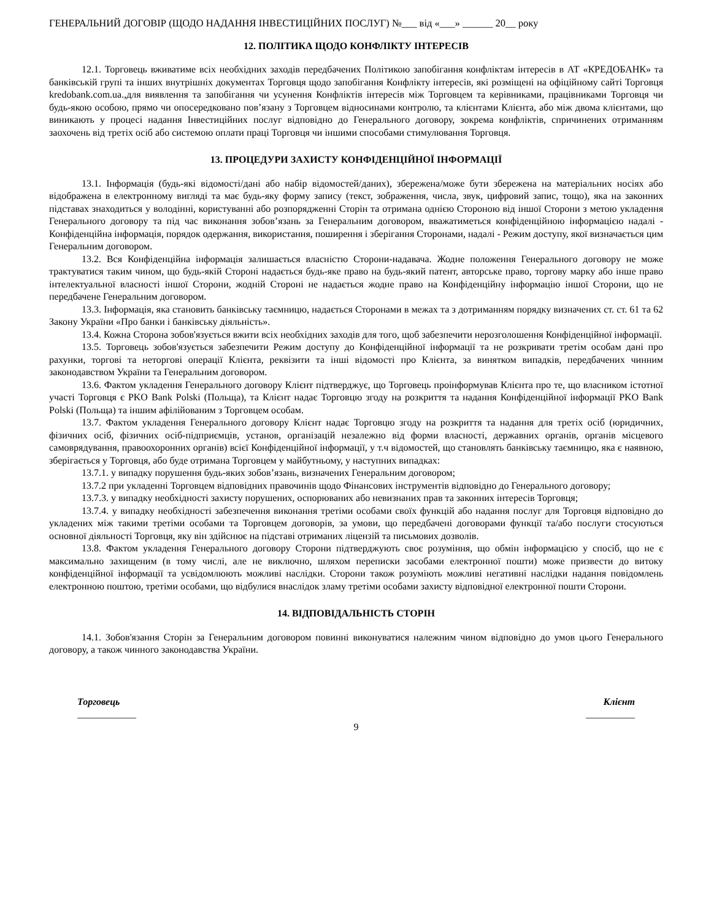ГЕНЕРАЛЬНИЙ ДОГОВІР (ЩОДО НАДАННЯ ІНВЕСТИЦІЙНИХ ПОСЛУГ) №___ від «___» ______ 20__ року
12. ПОЛІТИКА ЩОДО КОНФЛІКТУ ІНТЕРЕСІВ
12.1. Торговець вживатиме всіх необхідних заходів передбачених Політикою запобігання конфліктам інтересів в АТ «КРЕДОБАНК» та банківській групі та інших внутрішніх документах Торговця щодо запобігання Конфлікту інтересів, які розміщені на офіційному сайті Торговця kredobank.com.ua.,для виявлення та запобігання чи усунення Конфліктів інтересів між Торговцем та керівниками, працівниками Торговця чи будь-якою особою, прямо чи опосередковано пов’язану з Торговцем відносинами контролю, та клієнтами Клієнта, або між двома клієнтами, що виникають у процесі надання Інвестиційних послуг відповідно до Генерального договору, зокрема конфліктів, спричинених отриманням заохочень від третіх осіб або системою оплати праці Торговця чи іншими способами стимулювання Торговця.
13. ПРОЦЕДУРИ ЗАХИСТУ КОНФІДЕНЦІЙНОЇ ІНФОРМАЦІЇ
13.1. Інформація (будь-які відомості/дані або набір відомостей/даних), збережена/може бути збережена на матеріальних носіях або відображена в електронному вигляді та має будь-яку форму запису (текст, зображення, числа, звук, цифровий запис, тощо), яка на законних підставах знаходиться у володінні, користуванні або розпорядженні Сторін та отримана однією Стороною від іншої Сторони з метою укладення Генерального договору та під час виконання зобов’язань за Генеральним договором, вважатиметься конфіденційною інформацією надалі - Конфіденційна інформація, порядок одержання, використання, поширення і зберігання Сторонами, надалі - Режим доступу, якої визначається цим Генеральним договором.
13.2. Вся Конфіденційна інформація залишається власністю Сторони-надавача. Жодне положення Генерального договору не може трактуватися таким чином, що будь-якій Стороні надається будь-яке право на будь-який патент, авторське право, торгову марку або інше право інтелектуальної власності іншої Сторони, жодній Стороні не надається жодне право на Конфіденційну інформацію іншої Сторони, що не передбачене Генеральним договором.
13.3. Інформація, яка становить банківську таємницю, надається Сторонами в межах та з дотриманням порядку визначених ст. ст. 61 та 62 Закону України «Про банки і банківську діяльність».
13.4. Кожна Сторона зобов'язується вжити всіх необхідних заходів для того, щоб забезпечити нерозголошення Конфіденційної інформації.
13.5. Торговець зобов'язується забезпечити Режим доступу до Конфіденційної інформації та не розкривати третім особам дані про рахунки, торгові та неторгові операції Клієнта, реквізити та інші відомості про Клієнта, за винятком випадків, передбачених чинним законодавством України та Генеральним договором.
13.6. Фактом укладення Генерального договору Клієнт підтверджує, що Торговець проінформував Клієнта про те, що власником істотної участі Торговця є PKO Bank Polski (Польща), та Клієнт надає Торговцю згоду на розкриття та надання Конфіденційної інформації PKO Bank Polski (Польща) та іншим афілійованим з Торговцем особам.
13.7. Фактом укладення Генерального договору Клієнт надає Торговцю згоду на розкриття та надання для третіх осіб (юридичних, фізичних осіб, фізичних осіб-підприємців, установ, організацій незалежно від форми власності, державних органів, органів місцевого самоврядування, правоохоронних органів) всієї Конфіденційної інформації, у т.ч відомостей, що становлять банківську таємницю, яка є наявною, зберігається у Торговця, або буде отримана Торговцем у майбутньому, у наступних випадках:
13.7.1. у випадку порушення будь-яких зобов’язань, визначених Генеральним договором;
13.7.2 при укладенні Торговцем відповідних правочинів щодо Фінансових інструментів відповідно до Генерального договору;
13.7.3. у випадку необхідності захисту порушених, оспорюваних або невизнаних прав та законних інтересів Торговця;
13.7.4. у випадку необхідності забезпечення виконання третіми особами своїх функцій або надання послуг для Торговця відповідно до укладених між такими третіми особами та Торговцем договорів, за умови, що передбачені договорами функції та/або послуги стосуються основної діяльності Торговця, яку він здійснює на підставі отриманих ліцензій та письмових дозволів.
13.8. Фактом укладення Генерального договору Сторони підтверджують своє розуміння, що обмін інформацією у спосіб, що не є максимально захищеним (в тому числі, але не виключно, шляхом переписки засобами електронної пошти) може призвести до витоку конфіденційної інформації та усвідомлюють можливі наслідки. Сторони також розуміють можливі негативні наслідки надання повідомлень електронною поштою, третіми особами, що відбулися внаслідок зламу третіми особами захисту відповідної електронної пошти Сторони.
14. ВІДПОВІДАЛЬНІСТЬ СТОРІН
14.1. Зобов'язання Сторін за Генеральним договором повинні виконуватися належним чином відповідно до умов цього Генерального договору, а також чинного законодавства України.
Торговець
____________
Клієнт
__________
9